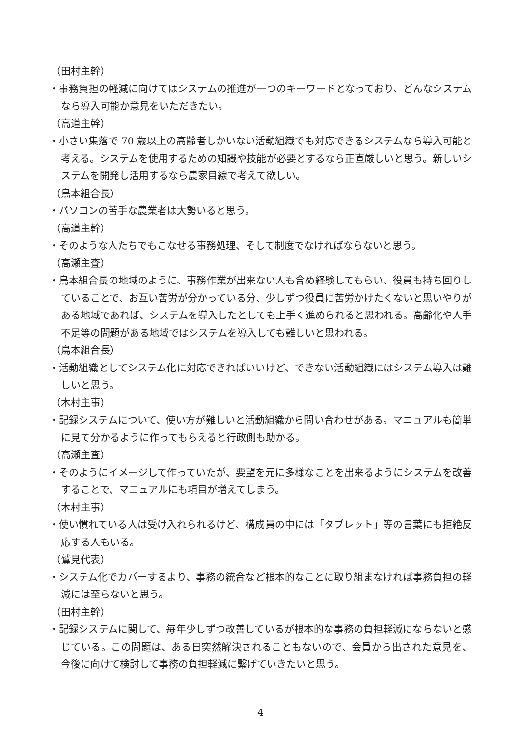（田村主幹）
・事務負担の軽減に向けてはシステムの推進が一つのキーワードとなっており、どんなシステムなら導入可能か意見をいただきたい。
（高道主幹）
・小さい集落で 70 歳以上の高齢者しかいない活動組織でも対応できるシステムなら導入可能と考える。システムを使用するための知識や技能が必要とするなら正直厳しいと思う。新しいシステムを開発し活用するなら農家目線で考えて欲しい。
（鳥本組合長）
・パソコンの苦手な農業者は大勢いると思う。
（高道主幹）
・そのような人たちでもこなせる事務処理、そして制度でなければならないと思う。
（高瀬主査）
・鳥本組合長の地域のように、事務作業が出来ない人も含め経験してもらい、役員も持ち回りしていることで、お互い苦労が分かっている分、少しずつ役員に苦労かけたくないと思いやりがある地域であれば、システムを導入したとしても上手く進められると思われる。高齢化や人手不足等の問題がある地域ではシステムを導入しても難しいと思われる。
（鳥本組合長）
・活動組織としてシステム化に対応できればいいけど、できない活動組織にはシステム導入は難しいと思う。
（木村主事）
・記録システムについて、使い方が難しいと活動組織から問い合わせがある。マニュアルも簡単に見て分かるように作ってもらえると行政側も助かる。
（高瀬主査）
・そのようにイメージして作っていたが、要望を元に多様なことを出来るようにシステムを改善することで、マニュアルにも項目が増えてしまう。
（木村主事）
・使い慣れている人は受け入れられるけど、構成員の中には「タブレット」等の言葉にも拒絶反応する人もいる。
（鷲見代表）
・システム化でカバーするより、事務の統合など根本的なことに取り組まなければ事務負担の軽減には至らないと思う。
（田村主幹）
・記録システムに関して、毎年少しずつ改善しているが根本的な事務の負担軽減にならないと感じている。この問題は、ある日突然解決されることもないので、会員から出された意見を、今後に向けて検討して事務の負担軽減に繋げていきたいと思う。
4